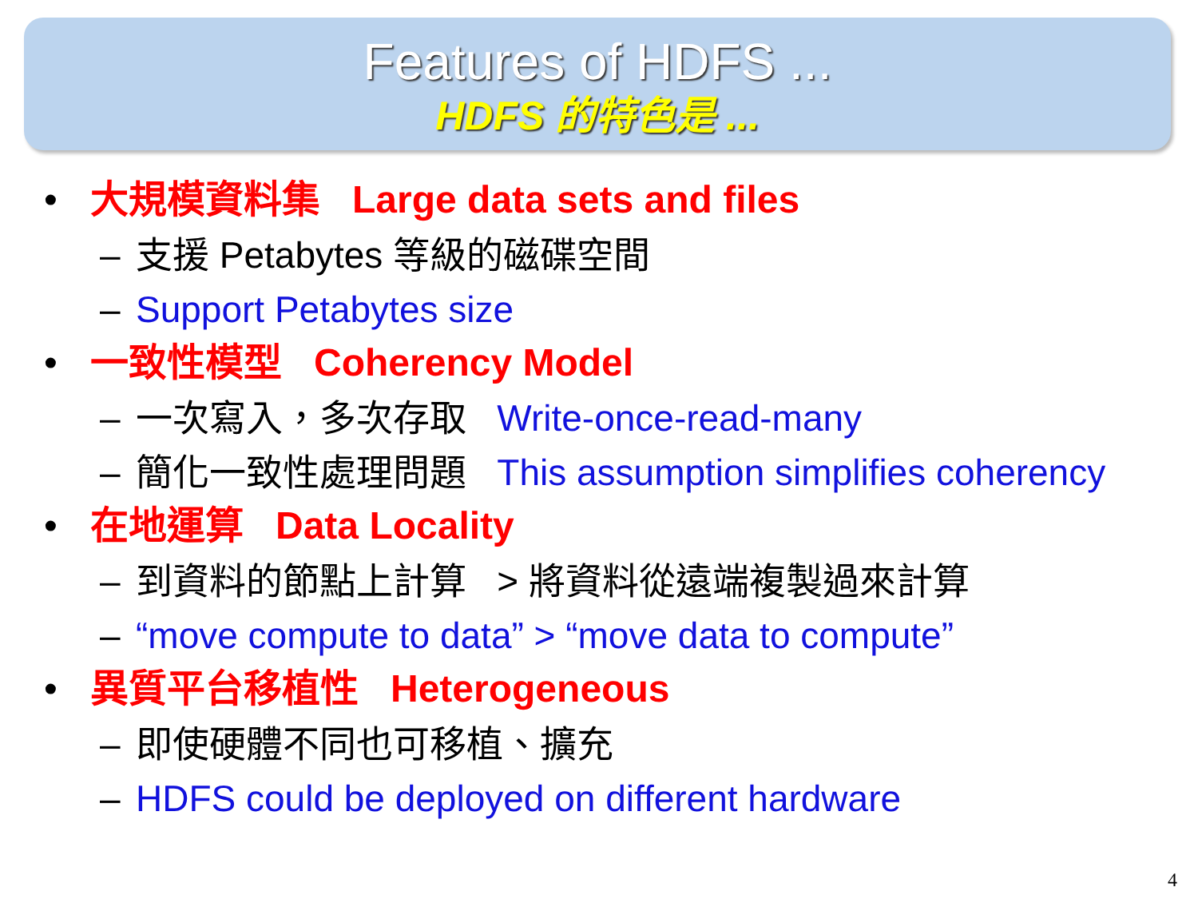Features of HDFS ...
HDFS 的特色是 ...
• 大規模資料集 Large data sets and files
– 支援 Petabytes 等級的磁碟空間
– Support Petabytes size
• 一致性模型 Coherency Model
– 一次寫入，多次存取 Write-once-read-many
– 簡化一致性處理問題 This assumption simplifies coherency
• 在地運算 Data Locality
– 到資料的節點上計算 > 將資料從遠端複製過來計算
– “move compute to data” > “move data to compute”
• 異質平台移植性 Heterogeneous
– 即使硬體不同也可移植、擴充
– HDFS could be deployed on different hardware
4